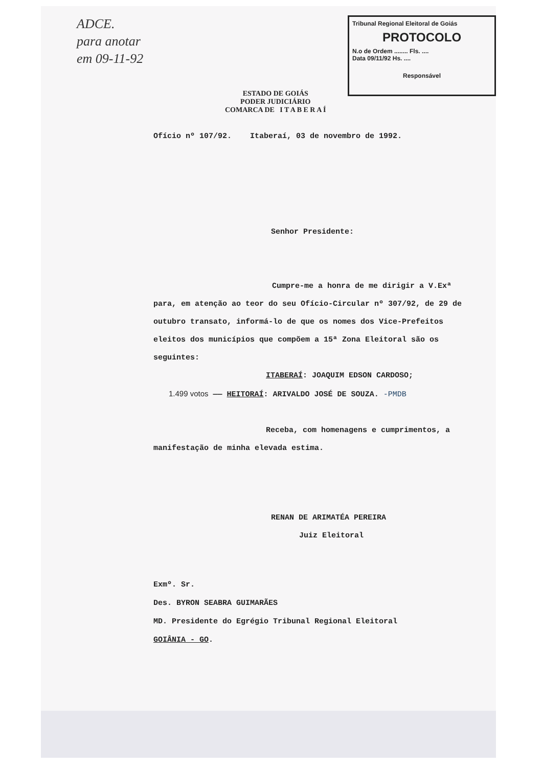ADCE.
para anotar
em 09-11-92
Tribunal Regional Eleitoral de Goiás
PROTOCOLO
N.o de Ordem ........ Fls. ....
Data 09/11/92 Hs. ....
Responsável
ESTADO DE GOIÁS
PODER JUDICIÁRIO
COMARCA DE I T A B E R A Í
Ofício nº 107/92. Itaberaí, 03 de novembro de 1992.
Senhor Presidente:
Cumpre-me a honra de me dirigir a V.Exª para, em atenção ao teor do seu Ofício-Circular nº 307/92, de 29 de outubro transato, informá-lo de que os nomes dos Vice-Prefeitos eleitos dos municípios que compõem a 15ª Zona Eleitoral são os seguintes:
ITABERAÍ: JOAQUIM EDSON CARDOSO;
1.499 votos —— HEITORAÍ: ARIVALDO JOSÉ DE SOUZA. -PMDB
Receba, com homenagens e cumprimentos, a manifestação de minha elevada estima.
RENAN DE ARIMATÉA PEREIRA
Juiz Eleitoral
Exmº. Sr.
Des. BYRON SEABRA GUIMARÃES
MD. Presidente do Egrégio Tribunal Regional Eleitoral
GOIÂNIA - GO.